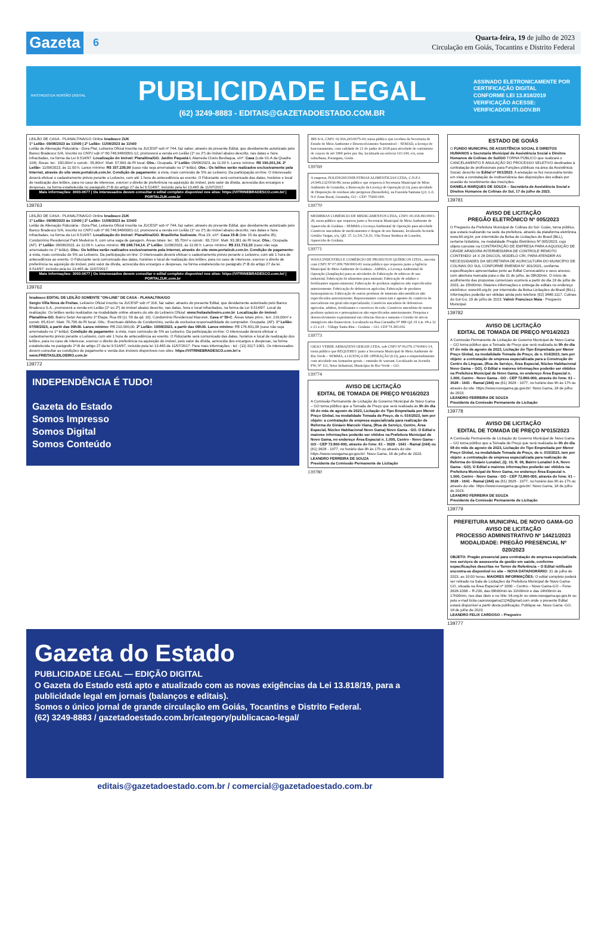Gazeta
6
Quarta-feira, 19 de julho de 2023
Circulação em Goiás, Tocantins e Distrito Federal
RASTREIO DA VERSÃO DIGITAL
PUBLICIDADE LEGAL
(62) 3249-8883 - EDITAIS@GAZETADOESTADO.COM.BR
ASSINADO ELETRONICAMENTE POR CERTIFICAÇÃO DIGITAL
CONFORME LEI 13.818/2019
VERIFICAÇÃO ACESSE: VERIFICADOR.ITI.GOV.BR
LEILÃO DE CASA - PLANALTINA/GO Online bradesco ZUK
1º Leilão: 09/08/2023 às 11h00 | 2º Leilão: 11/08/2023 às 11h00
Leilão de Alienação Fiduciária - Dora Plat, Leiloeira Oficial inscrita na JUCESP sob nº 744, faz saber, através do presente Edital, que devidamente autorizado pelo Banco Bradesco S/A, inscrito no CNPJ sob nº 60.746.948/0001-12, promoverá a venda em Leilão (1º ou 2º) do imóvel abaixo descrito, nas datas e hora infracitadas, na forma da Lei 9.514/97. Localização do imóvel: Planaltina/GO. Jardim Paquetá I. Alameda Clovis Bevilaqua, s/nº. Casa (Lote 01-A da Quadra 104). Áreas: ter.: 150,00m² e constr.: 55,80m². Matr. 57.803 do RI local. Obs.: Ocupada. 1º Leilão: 09/08/2023, às 11:00 h. Lance mínimo: R$ 190.201,34. 2º Leilão: 11/08/2023, às 11:00 h. Lance mínimo: R$ 157.239,00 (caso não seja arrematado no 1º leilão). Obs.: Os leilões serão realizados exclusivamente pela Internet, através do site www.portalzuk.com.br. Condição de pagamento: à vista, mais comissão de 5% ao Leiloeiro. Da participação on-line: O interessado deverá efetuar o cadastramento prévio perante o Leiloeiro, com até 1 hora de antecedência ao evento. O Fiduciante será comunicado das datas, horários e local de realização dos leilões, para no caso de interesse, exercer o direito de preferência na aquisição do imóvel, pelo valor da dívida, acrescida dos encargos e despesas, na forma estabelecida no parágrafo 2º-B do artigo 27 da lei 9.514/97, incluído pela lei 13.465 de 11/07/2017.
Mais informações: 3003-0677 | Os interessados devem consultar o edital completo disponível nos sites: https://VITRINEBRADESCO.com.br/ | PORTALZUK.com.br
139763
LEILÃO DE CASA - PLANALTINA/GO Online bradesco ZUK
1º Leilão: 09/08/2023 às 11h00 | 2º Leilão: 11/08/2023 às 11h00
Leilão de Alienação Fiduciária - Dora Plat, Leiloeira Oficial inscrita na JUCESP sob nº 744, faz saber, através do presente Edital, que devidamente autorizado pelo Banco Bradesco S/A, inscrito no CNPJ sob nº 60.746.948/0001-12, promoverá a venda em Leilão (1º ou 2º) do imóvel abaixo descrito, nas datas e hora infracitadas, na forma da Lei 9.514/97. Localização do imóvel: Planaltina/GO. Brasilinha Sudoeste. Rua 19, s/nº. Casa 15-B (lote 15 da quadra 35), Condomínio Residencial Park Medeiros II, com uma vaga de garagem. Áreas totais: ter.: 95,70m² e constr.: 83,72m². Matr. 93.381 do RI local. Obs.: Ocupada. (AF). 1º Leilão: 09/08/2023, às 11:00 h. Lance mínimo: R$ 248.734,14. 2º Leilão: 11/08/2023, às 11:00 h. Lance mínimo: R$ 211.713,33 (caso não seja arrematado no 1º leilão). Obs.: Os leilões serão realizados exclusivamente pela Internet, através do site www.portalzuk.com.br. Condição de pagamento: à vista, mais comissão de 5% ao Leiloeiro. Da participação on-line: O interessado deverá efetuar o cadastramento prévio perante o Leiloeiro, com até 1 hora de antecedência ao evento. O Fiduciante será comunicado das datas, horários e local de realização dos leilões, para no caso de interesse, exercer o direito de preferência na aquisição do imóvel, pelo valor da dívida, acrescida dos encargos e despesas, na forma estabelecida no parágrafo 2º-B do artigo 27 da lei 9.514/97, incluído pela lei 13.465 de 11/07/2017.
Mais informações: 3003-0677 | Os interessados devem consultar o edital completo disponível nos sites: https://VITRINEBRADESCO.com.br/ | PORTALZUK.com.br
139762
bradesco EDITAL DE LEILÃO SOMENTE "ON-LINE" DE CASA - PLANALTINA/GO
Sergio Villa Nova de Freitas, Leiloeiro Oficial inscrito na JUCESP sob nº 316, faz saber, através do presente Edital, que devidamente autorizado pelo Banco Bradesco S.A., promoverá a venda em Leilão (1º ou 2º) do imóvel abaixo descrito, nas datas, hora e local infracitados, na forma da Lei 9.514/97. Local da realização: Os leilões serão realizados na modalidade online através do site do Leiloeiro Oficial: www.freitasleiloeiro.com.br. Localização do imóvel: Planaltina-GO. Bairro Setor Aeroporto 1ª Etapa. Rua 09 (Lt. 59 da qd. 10). Condomínio Residencial Mazurek. Casa nº 59-C. Áreas totais privs.: terr. 216,00m² e constr. 65,41m². Matr. 70.700 do RI local. Obs.: Eventuais débitos de Condomínio, serão de exclusiva responsabilidade do comprador. Ocupada. (AF). 1º Leilão: 07/08/2023, a partir das 09h30. Lance mínimo: R$ 210.000,00. 2º Leilão: 10/08/2023, a partir das 09h30. Lance mínimo: R$ 176.831,08 (caso não seja arrematado no 1º leilão). Condição de pagamento: à vista, mais comissão de 5% ao Leiloeiro. Da participação on-line: O interessado deverá efetuar o cadastramento prévio perante o Leiloeiro, com até 1 hora de antecedência ao evento. O Fiduciante será comunicado das datas, horários e local de realização dos leilões, para no caso de interesse, exercer o direito de preferência na aquisição do imóvel, pelo valor da dívida, acrescida dos encargos e despesas, na forma estabelecida no parágrafo 2º-B do artigo 27 da lei 9.514/97, incluído pela lei 13.465 de 11/07/2017. Para mais informações - tel.: (11) 3117-1001. Os interessados devem consultar as condições de pagamento e venda dos imóveis disponíveis nos sites: https://VITRINEBRADESCO.com.br/ e www.FREITASLEILOEIRO.com.br
139772
INDEPENDÊNCIA É TUDO!
Gazeta do Estado
Somos Impresso
Somos Digital
Somos Conteúdo
JBS S/A, CNPJ: 02.916.265/0075-04, torna público que recebeu da Secretaria de Estado de Meio Ambiente e Desenvolvimento Sustentável – SEMAD, a licença de funcionamento, com validade de 21 de junho de 2028 para atividade de curtimento de couros de até 1800 peles por dia, localizada na rodovia GO 244, s/n, zona suburbana, Porangatu, Goiás.
139769
A empresa, POLENGHI INDUSTRIAS ALIMENTICIAS LTDA, C.N.P.J: 24.949.232/0036-89, torna público que requereu à Secretaria Municipal de Meio Ambiente de Goiatuba, a Renovação da Licença de Operação (LO), para atividade de Disposição de resíduos não perigosos (biossólido), na Fazenda Santana Q.0, L.0, N.0 Zona Rural, Goiatuba, GO - CEP: 75600-000.
139770
MEDIBRAS COMÉRCIO DE MEDICAMENTOS LTDA, CNPJ: 00.358.491/0001-28, torna público que requereu junto a Secretaria Municipal de Meio Ambiente de Aparecida de Goiânia – SEMMA a Licença Ambiental de Operação para atividade Comércio atacadista de medicamentos e drogas de uso humano, localizado Avenida Getúlio Vargas, s/n, QD. 37, Lt.5/6,7,8,10, Vila Nossa Senhora de Lourdes, Aparecida de Goiânia.
139771
WANA INDÚSTRIA E COMÉRCIO DE PRODUTOS QUÍMICOS LTDA., inscrita com CNPJ Nº 07.009.769/0003-81 torna público que requereu junto a Agência Municipal do Meio Ambiente de Goiânia - AMMA, a Licença Ambiental de Operação (Ampliação) para as atividades de Fabricação de aditivos de uso industrial; Fabricação de alimentos para animais; Fabricação de adubos e fertilizantes organo-minerais; Fabricação de produtos orgânicos não especificados anteriormente; Fabricação de defensivos agrícolas; Fabricação de produtos farmoquímicos; Fabricação de outros produtos de minerais não-metálicos não especificados anteriormente; Representantes comerciais e agentes do comércio de mercadorias em geral não especializado; Comércio atacadista de defensivos agrícolas, adubos, fertilizantes e corretivos do solo; Comércio atacadista de outros produtos químicos e petroquímicos não especificados anteriormente; Pesquisa e desenvolvimento experimental em ciências físicas e naturais e Gestão de ativos intangíveis não-financeiros. Localizado na Rua Carnaúba Nº 888 Qd. 01 Lts. 08 a 12 e 21 a 24 – Village Santa Rita – Goiânia – GO. CEP 74.395-002
139773
GRAO VERDE ARMAZENS GERAIS LTDA, sob CNPJ Nº 06.076.174/0001-14, torna público que REQUEREU junto a Secretaria Municipal de Meio Ambiente de Rio Verde – SEMMA, a LICENÇA DE OPERAÇÃO (LO), para o empreendimento com atividade em Armazéns gerais – emissão de warrant. Localizado na Avenida PW, Nº 111, Setor Industrial, Município de Rio Verde – GO.
139774
AVISO DE LICITAÇÃO
EDITAL DE TOMADA DE PREÇO Nº016/2023
A Comissão Permanente de Licitação do Governo Municipal de Novo Gama – GO torna público que a Tomada de Preço que será realizada às 9h do dia 09 do mês de agosto de 2023, Licitação do Tipo Empreitada por Menor Preço Global, na modalidade Tomada de Preço, de n. 016/2023, tem por objeto: a contratação de empresa especializada para realização de Reforma do Ginásio Marcelo Viana, (Rua de Serviço, Centro, Área Especial, Núcleo Habitacional Novo Gama) Novo Gama - GO. O Edital e maiores informações poderão ser obtidos na Prefeitura Municipal de Novo Gama, no endereço Área Especial n. 1.000, Centro - Novo Gama - GO - CEP 72.860-000, através do fone: 61 – 3628 - 1641 - Ramal (244) ou (61) 3628 - 1077, no horário das 9h às 17h ou através do site: https://www.novogama.go.gov.br/. Novo Gama, 18 de julho de 2023.
LEANDRO FERREIRA DE SOUZA
Presidente da Comissão Permanente de Licitação
139780
ESTADO DE GOIÁS
O FUNDO MUNICIPAL DE ASSISTÊNCIA SOCIAL E DIREITOS HUMANOS e Secretaria Municipal de Assistência Social e Direitos Humanos de Colinas do Sul/GO TORNA PÚBLICO que realizará o CANCELAMENTO E ANULAÇÃO DO PROCESSO SELETIVO destinados à contratação de profissionais para Funções públicas na área da Assistência Social, descrito no Edital nº 001/2023. A anulação se fez necessária tendo em vista a constatação de inobservância das disposições dos editais por ocasião do recebimento das inscrições.
DANIELA MARQUES DE SOUZA – Secretária de Assistência Social e Direitos Humanos de Colinas do Sul, 17 de julho de 2023.
139781
AVISO DE LICITAÇÃO
PREGÃO ELETRÔNICO Nº 005/2023
O Pregoeiro da Prefeitura Municipal de Colinas do Sul- Goiás, torna público, que estará realizando na sede da prefeitura, através da plataforma eletrônica www.bll.org.br, por intermédio da Bolsa de Licitações do Brasil (BLL), certame licitatório, na modalidade Pregão Eletrônico Nº 005/2023, cujo objeto consiste na CONTRATAÇÃO DE EMPRESA PARA A AQUISIÇÃO DE GRADE ARADORA INTERMEDIÁRIA DE CONTROLE REMOTO CONTENDO 14 X 28 DISCOS, MODELO CRI, PARA ATENDER AS NECESSIDADES DA SECRETARIA DE AGRICULTURA DO MUNICÍPIO DE COLINAS DO SUL CONFORME EMENDA N° 301/2021, conforme especificações apresentadas junto ao Edital Convocatório e seus anexos, com abertura marcada para o dia 31 de julho, às 09h30min. O início de acolhimento das propostas comerciais ocorrerá a partir do dia 19 de julho de 2023, às 15h00min. Maiores informações e entrega de editais no endereço eletrônico: www.bll.org.br, por intermédio da Bolsa Licitações do Brasil (BLL). Informações poderão ser obtidas ainda pelo telefone (62) 3486-1117. Colinas do Sul-Go, 19 de julho de 2023. Valmir Francisco Maia - Pregoeiro Municipal.
139782
AVISO DE LICITAÇÃO
EDITAL DE TOMADA DE PREÇO Nº014/2023
A Comissão Permanente de Licitação do Governo Municipal de Novo Gama – GO torna público que a Tomada de Preço que será realizada às 9h do dia 07 do mês de agosto de 2023, Licitação do Tipo Empreitada por Menor Preço Global, na modalidade Tomada de Preço, de n. 014/2023, tem por objeto: a contratação de empresa especializada para a Construção do Centro de Línguas, (Rua de Serviço, Área Especial, Núcleo Habitacional Novo Gama – GO). O Edital e maiores informações poderão ser obtidos na Prefeitura Municipal de Novo Gama, no endereço Área Especial n. 1.000, Centro - Novo Gama - GO - CEP 72.860-000, através do fone: 61 – 3628 - 1641 - Ramal (244) ou (61) 3628 - 1077, no horário das 9h às 17h ou através do site: https://www.novogama.go.gov.br/. Novo Gama, 18 de julho de 2023.
LEANDRO FERREIRA DE SOUZA
Presidente da Comissão Permanente de Licitação
139778
AVISO DE LICITAÇÃO
EDITAL DE TOMADA DE PREÇO Nº015/2023
A Comissão Permanente de Licitação do Governo Municipal de Novo Gama – GO torna público que a Tomada de Preço que será realizada às 9h do dia 08 do mês de agosto de 2023, Licitação do Tipo Empreitada por Menor Preço Global, na modalidade Tomada de Preço, de n. 015/2023, tem por objeto: a contratação de empresa especializada para realização de Reforma do Ginásio Lunabel, (Q. 10, R. 06, Bairro Lunabel 3-A, Novo Gama - GO). O Edital e maiores informações poderão ser obtidos na Prefeitura Municipal de Novo Gama, no endereço Área Especial n. 1.000, Centro - Novo Gama - GO - CEP 72.860-000, através do fone: 61 – 3628 - 1641 - Ramal (244) ou (61) 3628 - 1077, no horário das 9h às 17h ou através do site: https://www.novogama.go.gov.br/. Novo Gama, 18 de julho de 2023.
LEANDRO FERREIRA DE SOUZA
Presidente da Comissão Permanente de Licitação
139779
PREFEITURA MUNICIPAL DE NOVO GAMA-GO
AVISO DE LICITAÇÃO
PROCESSO ADMINISTRATIVO Nº 14421/2023
MODALIDADE: PREGÃO PRESENCIAL Nº 020/2023
OBJETO: Pregão presencial para contratação de empresa especializada nos serviços de assessoria de gestão em saúde, conforme especificações descritas no Termo de Referência – O Edital retificado encontra-se disponível no site – NOVA DATA/HORÁRIO: 31 de julho de 2023, as 10:00 horas. MAIORES INFORMAÇÕES: O edital completo poderá ser retirado na Sala de Licitações da Prefeitura Municipal de Novo Gama-GO, situada na Área Especial nº 1000 – Centro – Novo Gama-GO – Fone: 3628-1008 – R-230, das 09h00min às 11h00min e das 14h00min às 17h00min, nos dias úteis e no Site: bll.org.br ou www.novogama.go.gov.br ou pelo e-mail licita caonovogama2124@gmail.com onde o presente Edital estará disponível a partir desta publicação. Publique-se. Novo Gama -GO, 18 de julho de 2023.
LEANDRO FELIX CARDOSO – Pregoeiro
139777
Gazeta do Estado
PUBLICIDADE LEGAL — EDIÇÃO DIGITAL
O Gazeta do Estado está apto e atualizado com as novas exigências da Lei 13.818/19, para a publicidade legal em jornais (balanços e editais).
Somos o único jornal de grande circulação em Goiás, Tocantins e Distrito Federal.
(62) 3249-8883 / gazetadoestado.com.br/category/publicacao-legal/
editais@gazetadoestado.com.br / comercial@gazetadoestado.com.br